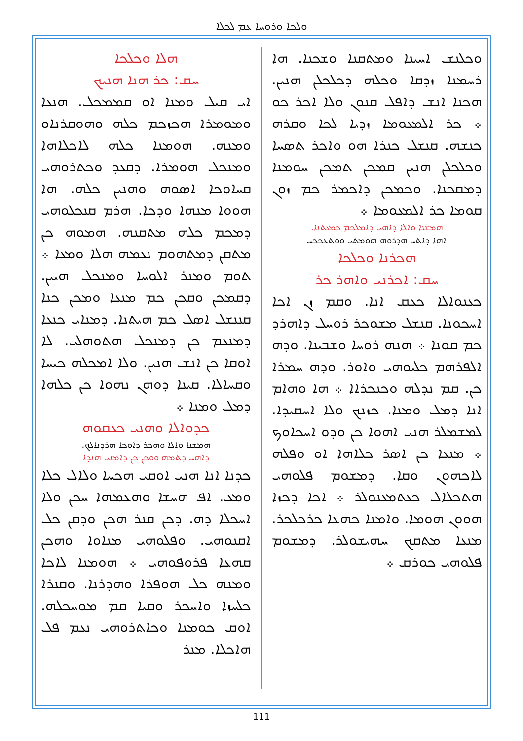ܘܠܟܐ ܘܪܘܚܐ ܥܡ ܠܟܠܐ
ܘܟܠܢܫ ܐܚܝܢܐ ܘܡܬܩܢܐ ܘܫܟܢܐ. ܗܐ ܪܚܡܢܐ ܙܕܩܐ ܘܟܠܗ ܕܟܠܟܠܢ ܗܢܝܢ. ܗܟܢܐ ܐܢܫ ܕܐܦܠ ܩܢܘܢ ܘܠܐ ܐܟܪ ܟܘ ܀ ܟܪ ܐܠܡܥܘܡܐ ܙܕܝܐ ܠܟܐ ܘܩܪܗ ܟܢܫܗ. ܩܢܫܠ ܟܢܪܐ ܗܘ ܘܐܟܪ ܬܣܚܐ ܘܟܠܟܠܢ ܗܢܝܢ ܩܡܟܢ ܬܡܟܢ ܚܘܡܢܐ ܕܡܩܟܢܐ. ܘܟܡܟܢ ܕܐܟܡܪ ܟܡ ܙܘܢ ܩܘܡܐ ܟܪ ܐܠܡܥܘܡܐ ܀
ܗܡܫܢܐ ܘܐܠܐ ܕܐܗܝ ܕܐܡܠܟܡ ܟܡܥܬܢܐ.
ܐܗܐ ܕܐܬܝ ܗܕܪܘܗ ܗܘܡܬܝ ܘܘܬܥܟܟܝ
ܗܟܪܢܐ ܘܟܠܟܐ
ܚܩ: ܐܟܪܢܝ ܘܐܗܪ ܟܪ
ܟܥܢܘܐܠܐ ܟܥܩ ܐܢܐ. ܘܩܡ ܙܢ ܐܟܐ ܐܚܟܘܢܐ. ܩܢܫܠ ܡܫܘܟܪ ܪܘܚܠ ܕܐܗܪܕ ܟܡ ܩܘܢܐ ܀ ܗܢܗ ܪܘܚܐ ܘܫܒܝܢܐ. ܘܕܗ ܐܠܦܪܗܡ ܟܠܝܘܗܝ ܘܐܘܪ. ܘܕܗ ܚܡܪܐ ܟܢ. ܩܡ ܢܕܠܗ ܘܟܢܟܪܐܐ ܀ ܗܐ ܘܗܐܡ ܐܢܐ ܕܡܠ ܘܡܢܐ. ܟܙܢܟ ܘܠܐ ܐܚܩܝܕܐ. ܠܡܫܡܠܪ ܗܢܝ ܐܗܘܐ ܟܢ ܘܕܘ ܐܚܟܐܘܟ ܀ ܡܢܥܐ ܟܢ ܐܣܪ ܟܠܐܗܐ ܐܘ ܘܦܠܗ ܠܐܟܗܘܢ ܘܩܐ. ܕܡܫܘܡ ܦܠܘܗܝ ܗܬܟܠܐܠ ܟܥܬܡܥܢܘܠܪ ܀ ܐܟܐ ܕܟܙܐ ܗܘܘܢ ܗܘܡܐ. ܘܐܡܢܐ ܟܗܥܐ ܟܪܟܠܟܪ. ܡܢܥܐ ܡܬܩܟ ܚܗܝܫܘܠܪ. ܕܡܫܘܡ ܦܠܘܗܝ ܟܘܪܩ ܀
ܗܠܐ ܘܟܠܟܐ
ܚܩ: ܟܪ ܗܢܐ ܗܢܝܟ
ܐܝ ܩܝܠ ܘܡܢܐ ܐܘ ܩܡܡܟܠ. ܗܢܥܐ ܘܡܘܡܪܐ ܗܟܙܟܡ ܟܠܗ ܘܗܘܩܪܢܐܘ ܘܡܢܗ. ܗܘܡܢܐ ܟܠܗ ܠܐܟܠܐܗܐ ܘܡܢܟܠ ܗܘܡܪܐ. ܕܩܥܕ ܘܟܬܪܘܗܝ ܩܚܐܘܟܐ ܐܣܘܗ ܘܗܢܝܢ ܟܠܗ. ܗܐ ܗܘܘܐ ܡܢܗܐ ܘܕܟܐ. ܗܪܡ ܩܢܟܠܘܗܝ ܕܡܟܡ ܟܠܗ ܡܬܩܢܗ. ܗܡܘܗ ܟܢ ܡܬܩܢ ܕܡܬܗܘܡ ܢܥܡܗ ܗܠܐ ܘܡܥܐ ܀ ܬܘܡ ܘܡܢܪ ܐܠܘܚܐ ܘܡܢܟܠ ܗܝܝܢ. ܕܩܡܟܢ ܘܩܟܢ ܟܡ ܡܢܥܐ ܘܡܟܢ ܟܢܐ ܩܢܢܫܠ ܐܣܠ ܟܡ ܗܝܬܢܐ. ܕܡܢܐܝ ܟܢܥܐ ܕܡܢܥܡ ܟܢ ܕܡܢܟܠ ܗܬܘܗܠܝ. ܠܐ ܐܘܩܐ ܟܢ ܐܢܫ ܗܢܝܢ. ܘܠܐ ܐܡܟܠܗ ܟܝܚܐ ܘܩܚܐܠܐ. ܩܝܢܐ ܕܘܗܢ ܢܗܘܐ ܟܢ ܟܠܗܐ ܕܡܠ ܘܡܢܐ ܀
ܟܕܘܐܠܐ ܘܗܢܝ ܟܥܩܘܗ
ܗܡܫܢܐ ܘܐܠܐ ܘܗܟܪ ܕܐܘܟܐ ܗܪܕܢܐܠܟ.
ܕܐܗܝ ܕܬܡܗ ܘܘܟܢ ܟܢ ܕܐܡܢܝ ܗܢܕܐ
ܟܕܢܐ ܐܢܐ ܗܢܝ ܐܘܩܝ ܗܟܚܐ ܘܠܐܠ ܟܠܐ ܘܡܥ. ܐܦ ܗܚܫܐ ܘܗܥܡܗܐ ܚܟܢ ܘܠܐ ܐܚܟܠܐ ܕܗ. ܕܟܢ ܩܢܪ ܗܟܢ ܘܕܩܢ ܟܠ ܐܩܢܘܗܝ. ܘܦܠܘܗܝ ܡܢܐܘܐ ܘܗܟܢ ܩܗܥܐ ܦܪܘܦܘܗܝ ܀ ܗܘܡܢܐ ܠܐܟܐ ܘܡܢܗ ܟܠ ܗܘܦܪܐ ܘܗܕܪܢܐ. ܘܩܢܪܐ ܟܠܚܙܐ ܘܐܚܟܪ ܘܩܝܐ ܩܡ ܡܘܚܟܠܗ. ܐܘܩ ܟܘܡܢܐ ܘܟܐܬܪܘܗܝ ܢܥܡ ܦܠ ܗܐܟܠܐ. ܡܢܪ
111